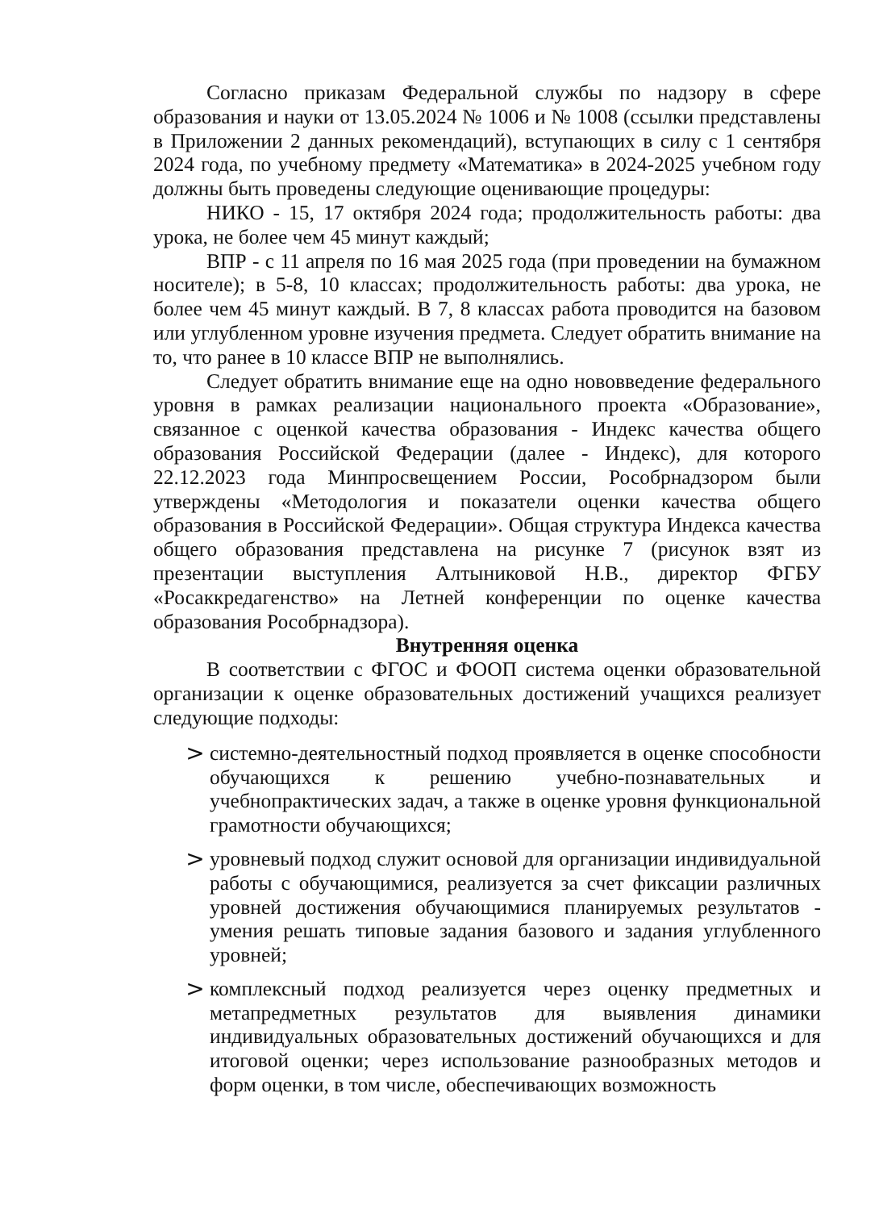Согласно приказам Федеральной службы по надзору в сфере образования и науки от 13.05.2024 № 1006 и № 1008 (ссылки представлены в Приложении 2 данных рекомендаций), вступающих в силу с 1 сентября 2024 года, по учебному предмету «Математика» в 2024-2025 учебном году должны быть проведены следующие оценивающие процедуры:
НИКО - 15, 17 октября 2024 года; продолжительность работы: два урока, не более чем 45 минут каждый;
ВПР - с 11 апреля по 16 мая 2025 года (при проведении на бумажном носителе); в 5-8, 10 классах; продолжительность работы: два урока, не более чем 45 минут каждый. В 7, 8 классах работа проводится на базовом или углубленном уровне изучения предмета. Следует обратить внимание на то, что ранее в 10 классе ВПР не выполнялись.
Следует обратить внимание еще на одно нововведение федерального уровня в рамках реализации национального проекта «Образование», связанное с оценкой качества образования - Индекс качества общего образования Российской Федерации (далее - Индекс), для которого 22.12.2023 года Минпросвещением России, Рособрнадзором были утверждены «Методология и показатели оценки качества общего образования в Российской Федерации». Общая структура Индекса качества общего образования представлена на рисунке 7 (рисунок взят из презентации выступления Алтыниковой Н.В., директор ФГБУ «Росаккредагенство» на Летней конференции по оценке качества образования Рособрнадзора).
Внутренняя оценка
В соответствии с ФГОС и ФООП система оценки образовательной организации к оценке образовательных достижений учащихся реализует следующие подходы:
> системно-деятельностный подход проявляется в оценке способности обучающихся к решению учебно-познавательных и учебнопрактических задач, а также в оценке уровня функциональной грамотности обучающихся;
> уровневый подход служит основой для организации индивидуальной работы с обучающимися, реализуется за счет фиксации различных уровней достижения обучающимися планируемых результатов - умения решать типовые задания базового и задания углубленного уровней;
> комплексный подход реализуется через оценку предметных и метапредметных результатов для выявления динамики индивидуальных образовательных достижений обучающихся и для итоговой оценки; через использование разнообразных методов и форм оценки, в том числе, обеспечивающих возможность